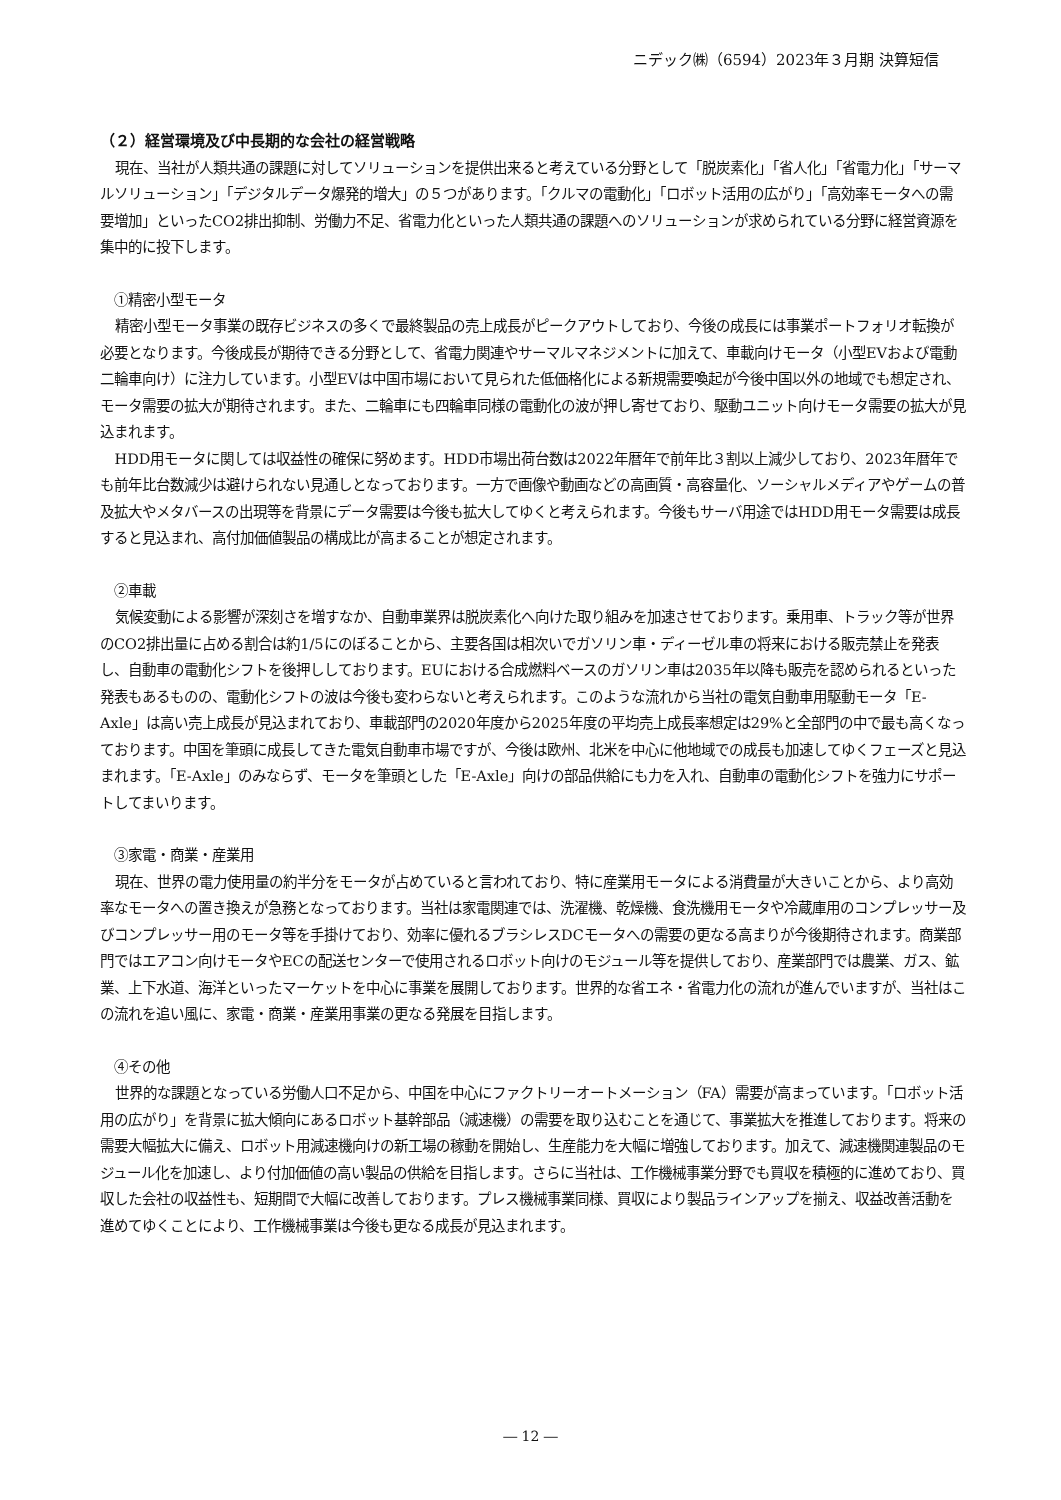ニデック㈱（6594）2023年３月期 決算短信
（２）経営環境及び中長期的な会社の経営戦略
現在、当社が人類共通の課題に対してソリューションを提供出来ると考えている分野として「脱炭素化」「省人化」「省電力化」「サーマルソリューション」「デジタルデータ爆発的増大」の５つがあります。「クルマの電動化」「ロボット活用の広がり」「高効率モータへの需要増加」といったCO2排出抑制、労働力不足、省電力化といった人類共通の課題へのソリューションが求められている分野に経営資源を集中的に投下します。
①精密小型モータ
精密小型モータ事業の既存ビジネスの多くで最終製品の売上成長がピークアウトしており、今後の成長には事業ポートフォリオ転換が必要となります。今後成長が期待できる分野として、省電力関連やサーマルマネジメントに加えて、車載向けモータ（小型EVおよび電動二輪車向け）に注力しています。小型EVは中国市場において見られた低価格化による新規需要喚起が今後中国以外の地域でも想定され、モータ需要の拡大が期待されます。また、二輪車にも四輪車同様の電動化の波が押し寄せており、駆動ユニット向けモータ需要の拡大が見込まれます。
HDD用モータに関しては収益性の確保に努めます。HDD市場出荷台数は2022年暦年で前年比３割以上減少しており、2023年暦年でも前年比台数減少は避けられない見通しとなっております。一方で画像や動画などの高画質・高容量化、ソーシャルメディアやゲームの普及拡大やメタバースの出現等を背景にデータ需要は今後も拡大してゆくと考えられます。今後もサーバ用途ではHDD用モータ需要は成長すると見込まれ、高付加価値製品の構成比が高まることが想定されます。
②車載
気候変動による影響が深刻さを増すなか、自動車業界は脱炭素化へ向けた取り組みを加速させております。乗用車、トラック等が世界のCO2排出量に占める割合は約1/5にのぼることから、主要各国は相次いでガソリン車・ディーゼル車の将来における販売禁止を発表し、自動車の電動化シフトを後押ししております。EUにおける合成燃料ベースのガソリン車は2035年以降も販売を認められるといった発表もあるものの、電動化シフトの波は今後も変わらないと考えられます。このような流れから当社の電気自動車用駆動モータ「E-Axle」は高い売上成長が見込まれており、車載部門の2020年度から2025年度の平均売上成長率想定は29%と全部門の中で最も高くなっております。中国を筆頭に成長してきた電気自動車市場ですが、今後は欧州、北米を中心に他地域での成長も加速してゆくフェーズと見込まれます。「E-Axle」のみならず、モータを筆頭とした「E-Axle」向けの部品供給にも力を入れ、自動車の電動化シフトを強力にサポートしてまいります。
③家電・商業・産業用
現在、世界の電力使用量の約半分をモータが占めていると言われており、特に産業用モータによる消費量が大きいことから、より高効率なモータへの置き換えが急務となっております。当社は家電関連では、洗濯機、乾燥機、食洗機用モータや冷蔵庫用のコンプレッサー及びコンプレッサー用のモータ等を手掛けており、効率に優れるブラシレスDCモータへの需要の更なる高まりが今後期待されます。商業部門ではエアコン向けモータやECの配送センターで使用されるロボット向けのモジュール等を提供しており、産業部門では農業、ガス、鉱業、上下水道、海洋といったマーケットを中心に事業を展開しております。世界的な省エネ・省電力化の流れが進んでいますが、当社はこの流れを追い風に、家電・商業・産業用事業の更なる発展を目指します。
④その他
世界的な課題となっている労働人口不足から、中国を中心にファクトリーオートメーション（FA）需要が高まっています。「ロボット活用の広がり」を背景に拡大傾向にあるロボット基幹部品（減速機）の需要を取り込むことを通じて、事業拡大を推進しております。将来の需要大幅拡大に備え、ロボット用減速機向けの新工場の稼動を開始し、生産能力を大幅に増強しております。加えて、減速機関連製品のモジュール化を加速し、より付加価値の高い製品の供給を目指します。さらに当社は、工作機械事業分野でも買収を積極的に進めており、買収した会社の収益性も、短期間で大幅に改善しております。プレス機械事業同様、買収により製品ラインアップを揃え、収益改善活動を進めてゆくことにより、工作機械事業は今後も更なる成長が見込まれます。
― 12 ―